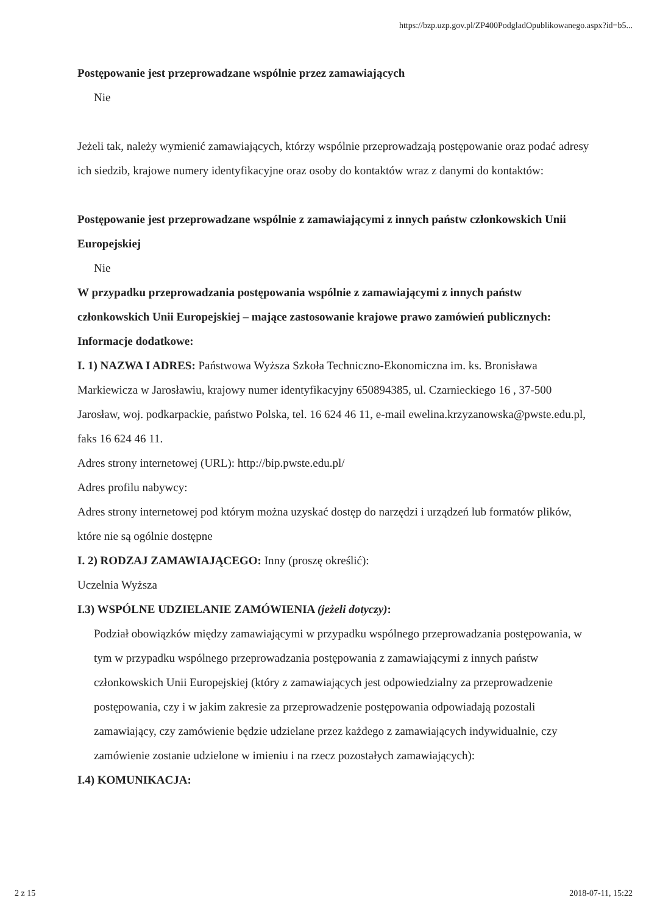https://bzp.uzp.gov.pl/ZP400PodgladOpublikowanego.aspx?id=b5...
Postępowanie jest przeprowadzane wspólnie przez zamawiających
Nie
Jeżeli tak, należy wymienić zamawiających, którzy wspólnie przeprowadzają postępowanie oraz podać adresy ich siedzib, krajowe numery identyfikacyjne oraz osoby do kontaktów wraz z danymi do kontaktów:
Postępowanie jest przeprowadzane wspólnie z zamawiającymi z innych państw członkowskich Unii Europejskiej
Nie
W przypadku przeprowadzania postępowania wspólnie z zamawiającymi z innych państw członkowskich Unii Europejskiej – mające zastosowanie krajowe prawo zamówień publicznych:
Informacje dodatkowe:
I. 1) NAZWA I ADRES: Państwowa Wyższa Szkoła Techniczno-Ekonomiczna im. ks. Bronisława Markiewicza w Jarosławiu, krajowy numer identyfikacyjny 650894385, ul. Czarnieckiego 16 , 37-500 Jarosław, woj. podkarpackie, państwo Polska, tel. 16 624 46 11, e-mail ewelina.krzyzanowska@pwste.edu.pl, faks 16 624 46 11.
Adres strony internetowej (URL): http://bip.pwste.edu.pl/
Adres profilu nabywcy:
Adres strony internetowej pod którym można uzyskać dostęp do narzędzi i urządzeń lub formatów plików, które nie są ogólnie dostępne
I. 2) RODZAJ ZAMAWIAJĄCEGO: Inny (proszę określić):
Uczelnia Wyższa
I.3) WSPÓLNE UDZIELANIE ZAMÓWIENIA (jeżeli dotyczy):
Podział obowiązków między zamawiającymi w przypadku wspólnego przeprowadzania postępowania, w tym w przypadku wspólnego przeprowadzania postępowania z zamawiającymi z innych państw członkowskich Unii Europejskiej (który z zamawiających jest odpowiedzialny za przeprowadzenie postępowania, czy i w jakim zakresie za przeprowadzenie postępowania odpowiadają pozostali zamawiający, czy zamówienie będzie udzielane przez każdego z zamawiających indywidualnie, czy zamówienie zostanie udzielone w imieniu i na rzecz pozostałych zamawiających):
I.4) KOMUNIKACJA:
2 z 15 2018-07-11, 15:22